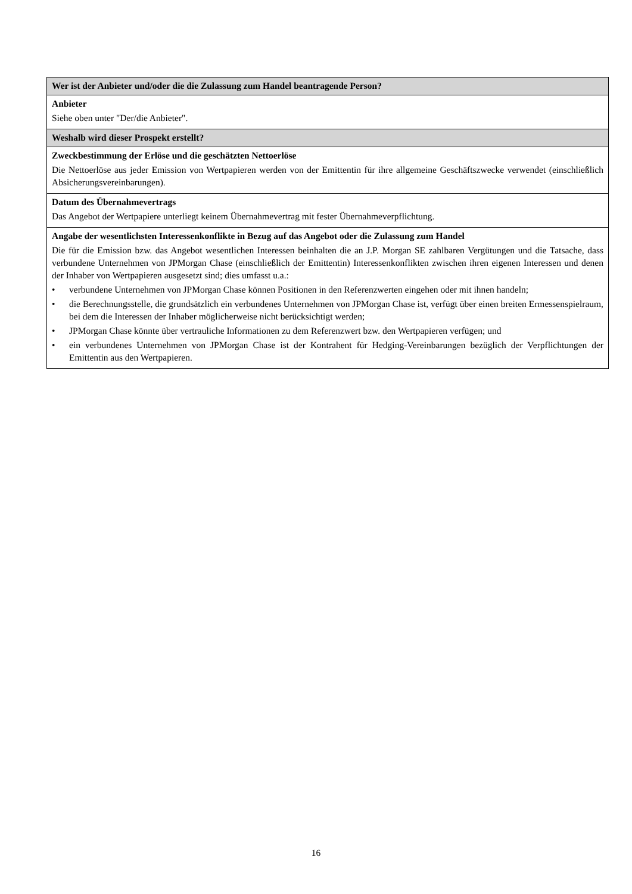| Wer ist der Anbieter und/oder die die Zulassung zum Handel beantragende Person? |
| Anbieter Siehe oben unter "Der/die Anbieter". |
| Weshalb wird dieser Prospekt erstellt? |
| Zweckbestimmung der Erlöse und die geschätzten Nettoerlöse Die Nettoerlöse aus jeder Emission von Wertpapieren werden von der Emittentin für ihre allgemeine Geschäftszwecke verwendet (einschließlich Absicherungsvereinbarungen). |
| Datum des Übernahmevertrags Das Angebot der Wertpapiere unterliegt keinem Übernahmevertrag mit fester Übernahmeverpflichtung. |
| Angabe der wesentlichsten Interessenkonflikte in Bezug auf das Angebot oder die Zulassung zum Handel Die für die Emission bzw. das Angebot wesentlichen Interessen beinhalten die an J.P. Morgan SE zahlbaren Vergütungen und die Tatsache, dass verbundene Unternehmen von JPMorgan Chase (einschließlich der Emittentin) Interessenkonflikten zwischen ihren eigenen Interessen und denen der Inhaber von Wertpapieren ausgesetzt sind; dies umfasst u.a.: • verbundene Unternehmen von JPMorgan Chase können Positionen in den Referenzwerten eingehen oder mit ihnen handeln; • die Berechnungsstelle, die grundsätzlich ein verbundenes Unternehmen von JPMorgan Chase ist, verfügt über einen breiten Ermessenspielraum, bei dem die Interessen der Inhaber möglicherweise nicht berücksichtigt werden; • JPMorgan Chase könnte über vertrauliche Informationen zu dem Referenzwert bzw. den Wertpapieren verfügen; und • ein verbundenes Unternehmen von JPMorgan Chase ist der Kontrahent für Hedging-Vereinbarungen bezüglich der Verpflichtungen der Emittentin aus den Wertpapieren. |
16